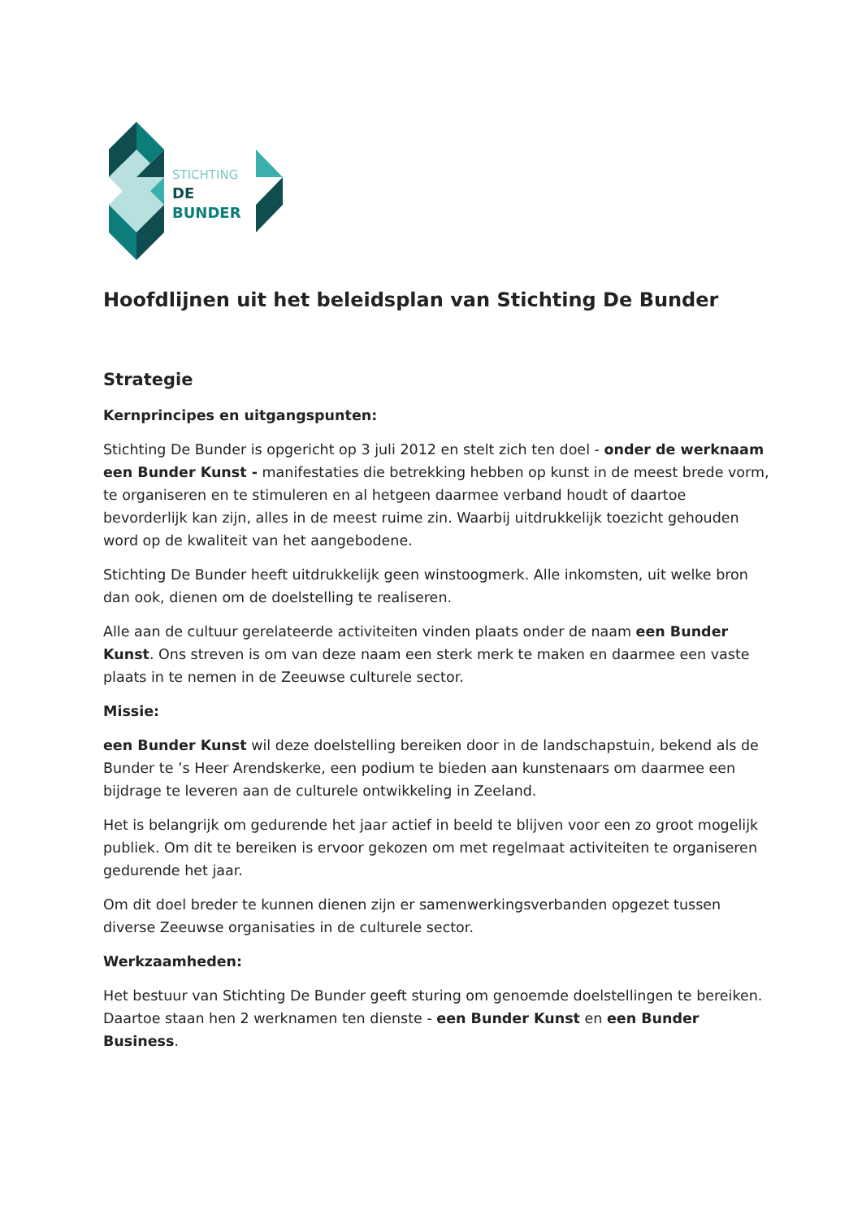STICHTING
DE
BUNDER
Hoofdlijnen uit het beleidsplan van Stichting De Bunder
Strategie
Kernprincipes en uitgangspunten:
Stichting De Bunder is opgericht op 3 juli 2012 en stelt zich ten doel - onder de werknaam een Bunder Kunst - manifestaties die betrekking hebben op kunst in de meest brede vorm, te organiseren en te stimuleren en al hetgeen daarmee verband houdt of daartoe bevorderlijk kan zijn, alles in de meest ruime zin. Waarbij uitdrukkelijk toezicht gehouden word op de kwaliteit van het aangebodene.
Stichting De Bunder heeft uitdrukkelijk geen winstoogmerk. Alle inkomsten, uit welke bron dan ook, dienen om de doelstelling te realiseren.
Alle aan de cultuur gerelateerde activiteiten vinden plaats onder de naam een Bunder Kunst. Ons streven is om van deze naam een sterk merk te maken en daarmee een vaste plaats in te nemen in de Zeeuwse culturele sector.
Missie:
een Bunder Kunst wil deze doelstelling bereiken door in de landschapstuin, bekend als de Bunder te ’s Heer Arendskerke, een podium te bieden aan kunstenaars om daarmee een bijdrage te leveren aan de culturele ontwikkeling in Zeeland.
Het is belangrijk om gedurende het jaar actief in beeld te blijven voor een zo groot mogelijk publiek. Om dit te bereiken is ervoor gekozen om met regelmaat activiteiten te organiseren gedurende het jaar.
Om dit doel breder te kunnen dienen zijn er samenwerkingsverbanden opgezet tussen diverse Zeeuwse organisaties in de culturele sector.
Werkzaamheden:
Het bestuur van Stichting De Bunder geeft sturing om genoemde doelstellingen te bereiken. Daartoe staan hen 2 werknamen ten dienste - een Bunder Kunst en een Bunder Business.